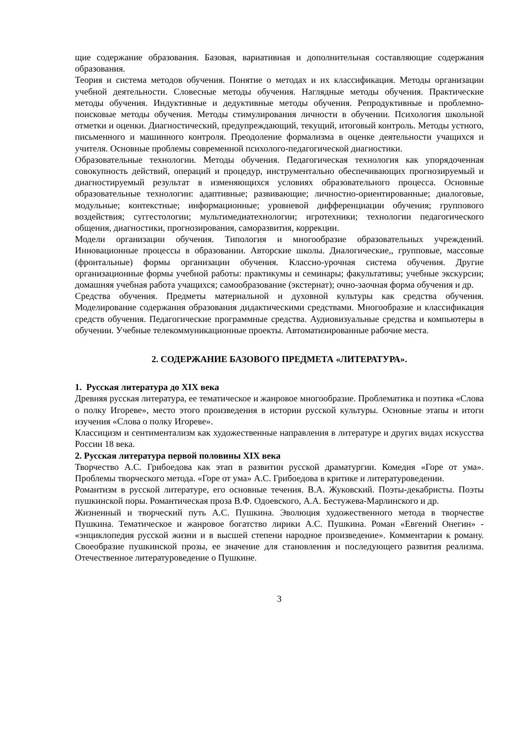щие содержание образования. Базовая, вариативная и дополнительная составляющие содержания образования.
Теория и система методов обучения. Понятие о методах и их классификация. Методы организации учебной деятельности. Словесные методы обучения. Наглядные методы обучения. Практические методы обучения. Индуктивные и дедуктивные методы обучения. Репродуктивные и проблемно-поисковые методы обучения. Методы стимулирования личности в обучении. Психология школьной отметки и оценки. Диагностический, предупреждающий, текущий, итоговый контроль. Методы устного, письменного и машинного контроля. Преодоление формализма в оценке деятельности учащихся и учителя. Основные проблемы современной психолого-педагогической диагностики.
Образовательные технологии. Методы обучения. Педагогическая технология как упорядоченная совокупность действий, операций и процедур, инструментально обеспечивающих прогнозируемый и диагностируемый результат в изменяющихся условиях образовательного процесса. Основные образовательные технологии: адаптивные; развивающие; личностно-ориентированные; диалоговые, модульные; контекстные; информационные; уровневой дифференциации обучения; группового воздействия; суггестологии; мультимедиатехнологии; игротехники; технологии педагогического общения, диагностики, прогнозирования, саморазвития, коррекции.
Модели организации обучения. Типология и многообразие образовательных учреждений. Инновационные процессы в образовании. Авторские школы. Диалогические,, групповые, массовые (фронтальные) формы организации обучения. Классно-урочная система обучения. Другие организационные формы учебной работы: практикумы и семинары; факультативы; учебные экскурсии; домашняя учебная работа учащихся; самообразование (экстернат); очно-заочная форма обучения и др.
Средства обучения. Предметы материальной и духовной культуры как средства обучения. Моделирование содержания образования дидактическими средствами. Многообразие и классификация средств обучения. Педагогические программные средства. Аудиовизуальные средства и компьютеры в обучении. Учебные телекоммуникационные проекты. Автоматизированные рабочие места.
2. СОДЕРЖАНИЕ БАЗОВОГО ПРЕДМЕТА «ЛИТЕРАТУРА».
1. Русская литература до XIX века
Древняя русская литература, ее тематическое и жанровое многообразие. Проблематика и поэтика «Слова о полку Игореве», место этого произведения в истории русской культуры. Основные этапы и итоги изучения «Слова о полку Игореве».
Классицизм и сентиментализм как художественные направления в литературе и других видах искусства России 18 века.
2. Русская литература первой половины XIX века
Творчество А.С. Грибоедова как этап в развитии русской драматургии. Комедия «Горе от ума». Проблемы творческого метода. «Горе от ума» А.С. Грибоедова в критике и литературоведении.
Романтизм в русской литературе, его основные течения. В.А. Жуковский. Поэты-декабристы. Поэты пушкинской поры. Романтическая проза В.Ф. Одоевского, А.А. Бестужева-Марлинского и др.
Жизненный и творческий путь А.С. Пушкина. Эволюция художественного метода в творчестве Пушкина. Тематическое и жанровое богатство лирики А.С. Пушкина. Роман «Евгений Онегин» - «энциклопедия русской жизни и в высшей степени народное произведение». Комментарии к роману. Своеобразие пушкинской прозы, ее значение для становления и последующего развития реализма. Отечественное литературоведение о Пушкине.
3